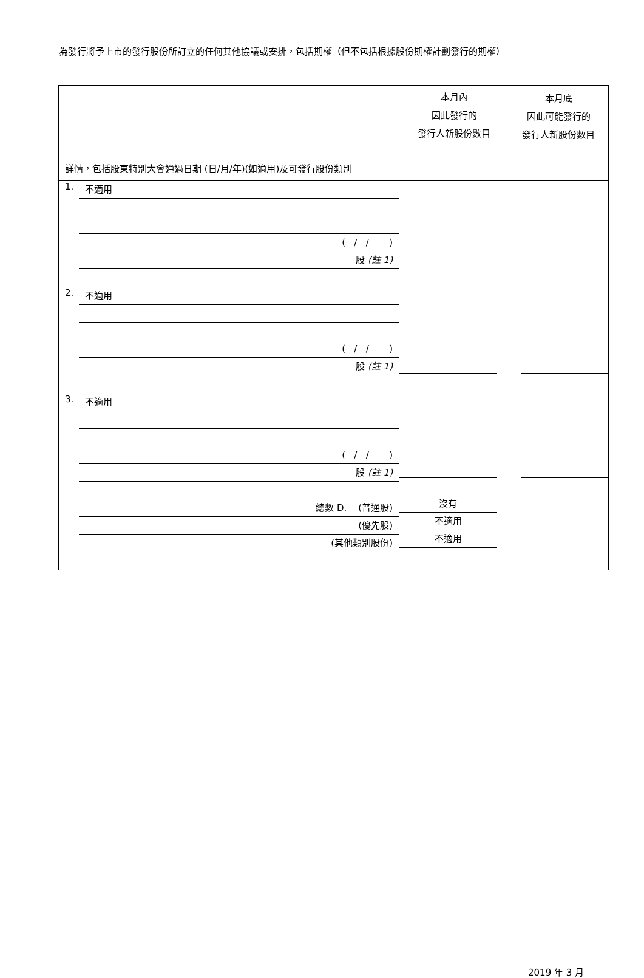為發行將予上市的發行股份所訂立的任何其他協議或安排，包括期權（但不包括根據股份期權計劃發行的期權）
| 詳情，包括股東特別大會通過日期 (日/月/年)(如適用)及可發行股份類別 | 本月內 因此發行的 發行人新股份數目 | 本月底 因此可能發行的 發行人新股份數目 |
| 1. 不適用 ( / / ) 股 (註 1) 2. 不適用 ( / / ) 股 (註 1) 3. 不適用 ( / / ) 股 (註 1) 總數 D. (普通股) (優先股) (其他類別股份) | 沒有 不適用 不適用 | |
2019 年 3 月